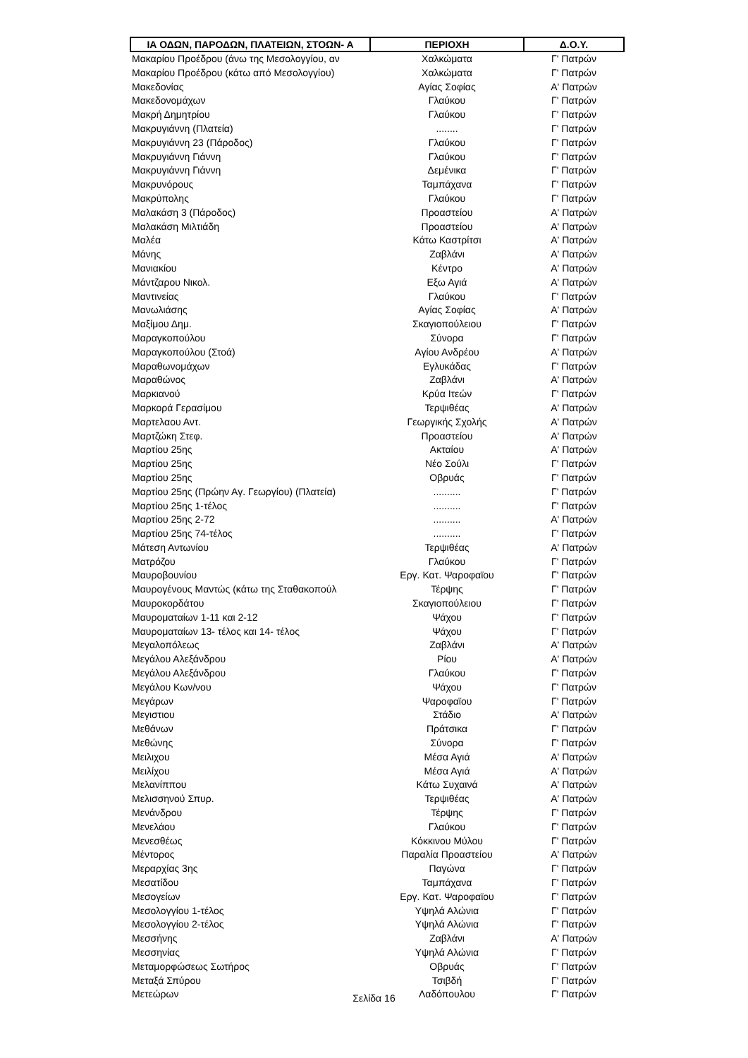| ΙΑ ΟΔΩΝ, ΠΑΡΟΔΩΝ, ΠΛΑΤΕΙΩΝ, ΣΤΟΩΝ- Α | ΠΕΡΙΟΧΗ | Δ.Ο.Υ. |
| --- | --- | --- |
| Μακαρίου Προέδρου (άνω της Μεσολογγίου, αν | Χαλκώματα | Γ' Πατρών |
| Μακαρίου Προέδρου (κάτω από Μεσολογγίου) | Χαλκώματα | Γ' Πατρών |
| Μακεδονίας | Αγίας Σοφίας | Α' Πατρών |
| Μακεδονομάχων | Γλαύκου | Γ' Πατρών |
| Μακρή Δημητρίου | Γλαύκου | Γ' Πατρών |
| Μακρυγιάννη (Πλατεία) | ........ | Γ' Πατρών |
| Μακρυγιάννη 23 (Πάροδος) | Γλαύκου | Γ' Πατρών |
| Μακρυγιάννη Γιάννη | Γλαύκου | Γ' Πατρών |
| Μακρυγιάννη Γιάννη | Δεμένικα | Γ' Πατρών |
| Μακρυνόρους | Ταμπάχανα | Γ' Πατρών |
| Μακρύπολης | Γλαύκου | Γ' Πατρών |
| Μαλακάση 3 (Πάροδος) | Προαστείου | Α' Πατρών |
| Μαλακάση Μιλτιάδη | Προαστείου | Α' Πατρών |
| Μαλέα | Κάτω Καστρίτσι | Α' Πατρών |
| Μάνης | Ζαβλάνι | Α' Πατρών |
| Μανιακίου | Κέντρο | Α' Πατρών |
| Μάντζαρου Νικολ. | Εξω Αγιά | Α' Πατρών |
| Μαντινείας | Γλαύκου | Γ' Πατρών |
| Μανωλιάσης | Αγίας Σοφίας | Α' Πατρών |
| Μαξίμου Δημ. | Σκαγιοπούλειου | Γ' Πατρών |
| Μαραγκοπούλου | Σύνορα | Γ' Πατρών |
| Μαραγκοπούλου (Στοά) | Αγίου Ανδρέου | Α' Πατρών |
| Μαραθωνομάχων | Εγλυκάδας | Γ' Πατρών |
| Μαραθώνος | Ζαβλάνι | Α' Πατρών |
| Μαρκιανού | Κρύα Ιτεών | Γ' Πατρών |
| Μαρκορά Γερασίμου | Τερψιθέας | Α' Πατρών |
| Μαρτελαου Αντ. | Γεωργικής Σχολής | Α' Πατρών |
| Μαρτζώκη Στεφ. | Προαστείου | Α' Πατρών |
| Μαρτίου 25ης | Ακταίου | Α' Πατρών |
| Μαρτίου 25ης | Νέο Σούλι | Γ' Πατρών |
| Μαρτίου 25ης | Οβρυάς | Γ' Πατρών |
| Μαρτίου 25ης (Πρώην Αγ. Γεωργίου) (Πλατεία) | .......... | Γ' Πατρών |
| Μαρτίου 25ης 1-τέλος | .......... | Γ' Πατρών |
| Μαρτίου 25ης 2-72 | .......... | Α' Πατρών |
| Μαρτίου 25ης 74-τέλος | .......... | Γ' Πατρών |
| Μάτεση Αντωνίου | Τερψιθέας | Α' Πατρών |
| Ματρόζου | Γλαύκου | Γ' Πατρών |
| Μαυροβουνίου | Εργ. Κατ. Ψαροφαϊου | Γ' Πατρών |
| Μαυρογένους Μαντώς (κάτω της Σταθακοπούλ | Τέρψης | Γ' Πατρών |
| Μαυροκορδάτου | Σκαγιοπούλειου | Γ' Πατρών |
| Μαυροματαίων 1-11 και 2-12 | Ψάχου | Γ' Πατρών |
| Μαυροματαίων 13- τέλος και 14- τέλος | Ψάχου | Γ' Πατρών |
| Μεγαλοπόλεως | Ζαβλάνι | Α' Πατρών |
| Μεγάλου Αλεξάνδρου | Ρίου | Α' Πατρών |
| Μεγάλου Αλεξάνδρου | Γλαύκου | Γ' Πατρών |
| Μεγάλου Κων/νου | Ψάχου | Γ' Πατρών |
| Μεγάρων | Ψαροφαϊου | Γ' Πατρών |
| Μεγιστιου | Στάδιο | Α' Πατρών |
| Μεθάνων | Πράτσικα | Γ' Πατρών |
| Μεθώνης | Σύνορα | Γ' Πατρών |
| Μειλιχου | Μέσα Αγιά | Α' Πατρών |
| Μειλίχου | Μέσα Αγιά | Α' Πατρών |
| Μελανίππου | Κάτω Συχαινά | Α' Πατρών |
| Μελισσηνού Σπυρ. | Τερψιθέας | Α' Πατρών |
| Μενάνδρου | Τέρψης | Γ' Πατρών |
| Μενελάου | Γλαύκου | Γ' Πατρών |
| Μενεσθέως | Κόκκινου Μύλου | Γ' Πατρών |
| Μέντορος | Παραλία Προαστείου | Α' Πατρών |
| Μεραρχίας 3ης | Παγώνα | Γ' Πατρών |
| Μεσατίδου | Ταμπάχανα | Γ' Πατρών |
| Μεσογείων | Εργ. Κατ. Ψαροφαϊου | Γ' Πατρών |
| Μεσολογγίου 1-τέλος | Υψηλά Αλώνια | Γ' Πατρών |
| Μεσολογγίου 2-τέλος | Υψηλά Αλώνια | Γ' Πατρών |
| Μεσσήνης | Ζαβλάνι | Α' Πατρών |
| Μεσσηνίας | Υψηλά Αλώνια | Γ' Πατρών |
| Μεταμορφώσεως Σωτήρος | Οβρυάς | Γ' Πατρών |
| Μεταξά Σπύρου | Τσιβδή | Γ' Πατρών |
| Μετεώρων | Λαδόπουλου | Γ' Πατρών |
Σελίδα 16